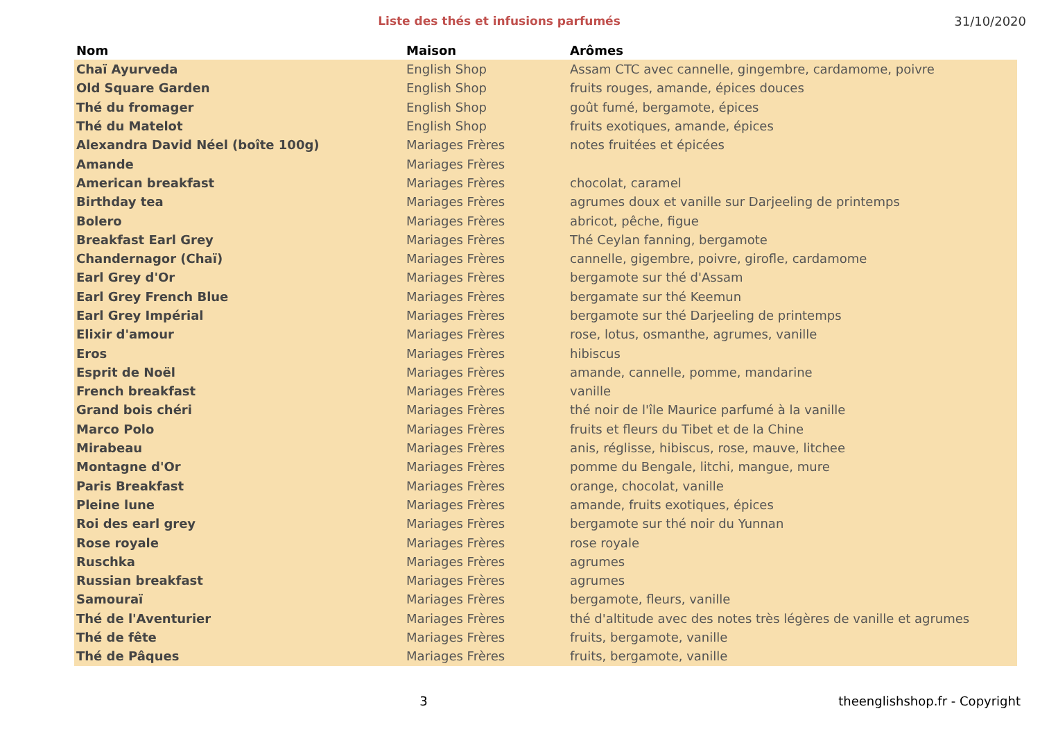Liste des thés et infusions parfumés
31/10/2020
| Nom | Maison | Arômes |
| --- | --- | --- |
| Chaï Ayurveda | English Shop | Assam CTC avec cannelle, gingembre, cardamome, poivre |
| Old Square Garden | English Shop | fruits rouges, amande, épices douces |
| Thé du fromager | English Shop | goût fumé, bergamote, épices |
| Thé du Matelot | English Shop | fruits exotiques, amande, épices |
| Alexandra David Néel (boîte 100g) | Mariages Frères | notes fruitées et épicées |
| Amande | Mariages Frères | |
| American breakfast | Mariages Frères | chocolat, caramel |
| Birthday tea | Mariages Frères | agrumes doux et vanille sur Darjeeling de printemps |
| Bolero | Mariages Frères | abricot, pêche, figue |
| Breakfast Earl Grey | Mariages Frères | Thé Ceylan fanning, bergamote |
| Chandernagor (Chaï) | Mariages Frères | cannelle, gigembre, poivre, girofle, cardamome |
| Earl Grey d'Or | Mariages Frères | bergamote sur thé d'Assam |
| Earl Grey French Blue | Mariages Frères | bergamate sur thé Keemun |
| Earl Grey Impérial | Mariages Frères | bergamote sur thé Darjeeling de printemps |
| Elixir d'amour | Mariages Frères | rose, lotus, osmanthe, agrumes, vanille |
| Eros | Mariages Frères | hibiscus |
| Esprit de Noël | Mariages Frères | amande, cannelle, pomme, mandarine |
| French breakfast | Mariages Frères | vanille |
| Grand bois chéri | Mariages Frères | thé noir de l'île Maurice parfumé à la vanille |
| Marco Polo | Mariages Frères | fruits et fleurs du Tibet et de la Chine |
| Mirabeau | Mariages Frères | anis, réglisse, hibiscus, rose, mauve, litchee |
| Montagne d'Or | Mariages Frères | pomme du Bengale, litchi, mangue, mure |
| Paris Breakfast | Mariages Frères | orange, chocolat, vanille |
| Pleine lune | Mariages Frères | amande, fruits exotiques, épices |
| Roi des earl grey | Mariages Frères | bergamote sur thé noir du Yunnan |
| Rose royale | Mariages Frères | rose royale |
| Ruschka | Mariages Frères | agrumes |
| Russian breakfast | Mariages Frères | agrumes |
| Samouraï | Mariages Frères | bergamote, fleurs, vanille |
| Thé de l'Aventurier | Mariages Frères | thé d'altitude avec des notes très légères de vanille et agrumes |
| Thé de fête | Mariages Frères | fruits, bergamote, vanille |
| Thé de Pâques | Mariages Frères | fruits, bergamote, vanille |
3 theenglishshop.fr - Copyright